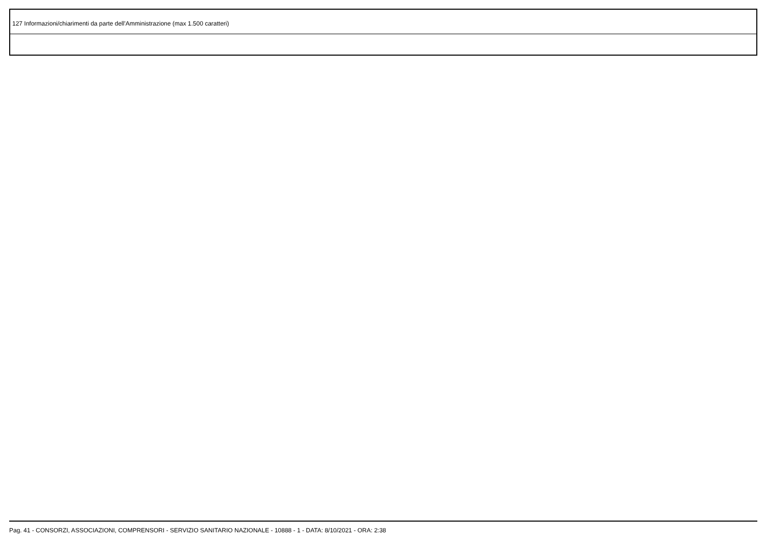| 127 Informazioni/chiarimenti da parte dell'Amministrazione (max 1.500 caratteri) |
Pag. 41 - CONSORZI, ASSOCIAZIONI, COMPRENSORI - SERVIZIO SANITARIO NAZIONALE - 10888 - 1 - DATA: 8/10/2021 - ORA: 2:38